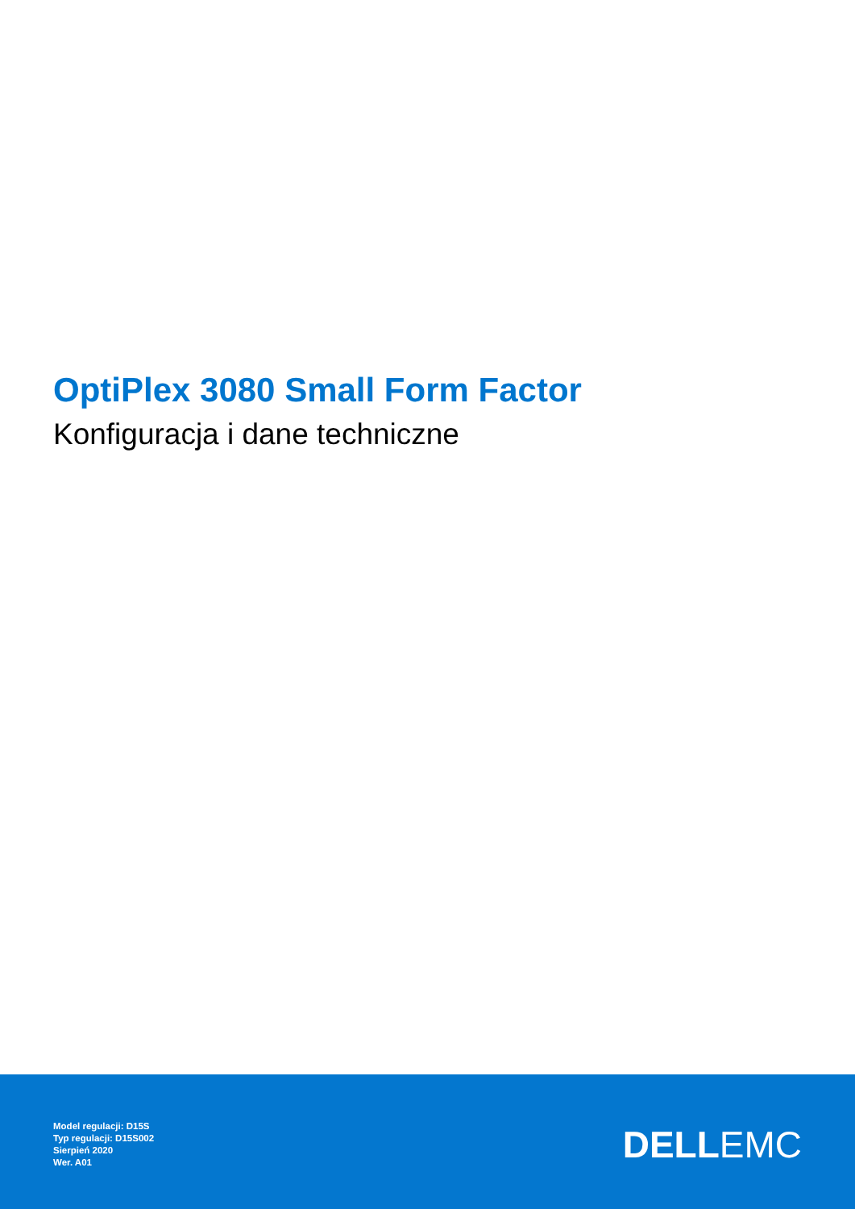OptiPlex 3080 Small Form Factor
Konfiguracja i dane techniczne
Model regulacji: D15S
Typ regulacji: D15S002
Sierpień 2020
Wer. A01
DELLEMC